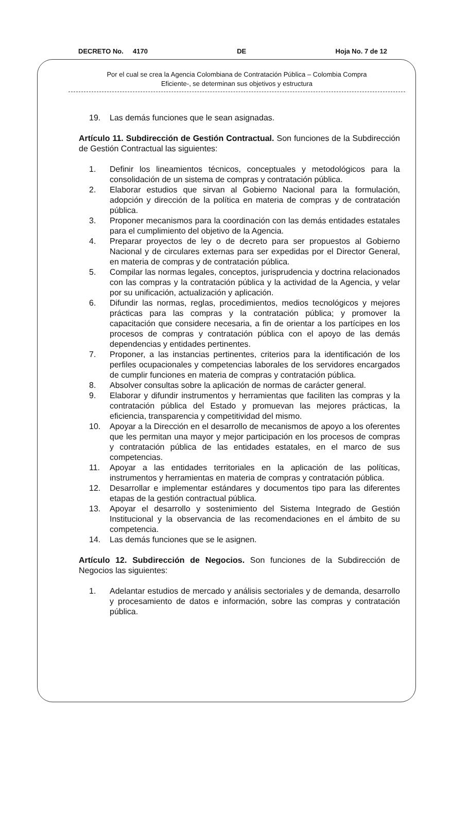DECRETO No. 4170 DE Hoja No. 7 de 12
Por el cual se crea la Agencia Colombiana de Contratación Pública – Colombia Compra
Eficiente-, se determinan sus objetivos y estructura
19. Las demás funciones que le sean asignadas.
Artículo 11. Subdirección de Gestión Contractual. Son funciones de la Subdirección de Gestión Contractual las siguientes:
1. Definir los lineamientos técnicos, conceptuales y metodológicos para la consolidación de un sistema de compras y contratación pública.
2. Elaborar estudios que sirvan al Gobierno Nacional para la formulación, adopción y dirección de la política en materia de compras y de contratación pública.
3. Proponer mecanismos para la coordinación con las demás entidades estatales para el cumplimiento del objetivo de la Agencia.
4. Preparar proyectos de ley o de decreto para ser propuestos al Gobierno Nacional y de circulares externas para ser expedidas por el Director General, en materia de compras y de contratación pública.
5. Compilar las normas legales, conceptos, jurisprudencia y doctrina relacionados con las compras y la contratación pública y la actividad de la Agencia, y velar por su unificación, actualización y aplicación.
6. Difundir las normas, reglas, procedimientos, medios tecnológicos y mejores prácticas para las compras y la contratación pública; y promover la capacitación que considere necesaria, a fin de orientar a los partícipes en los procesos de compras y contratación pública con el apoyo de las demás dependencias y entidades pertinentes.
7. Proponer, a las instancias pertinentes, criterios para la identificación de los perfiles ocupacionales y competencias laborales de los servidores encargados de cumplir funciones en materia de compras y contratación pública.
8. Absolver consultas sobre la aplicación de normas de carácter general.
9. Elaborar y difundir instrumentos y herramientas que faciliten las compras y la contratación pública del Estado y promuevan las mejores prácticas, la eficiencia, transparencia y competitividad del mismo.
10. Apoyar a la Dirección en el desarrollo de mecanismos de apoyo a los oferentes que les permitan una mayor y mejor participación en los procesos de compras y contratación pública de las entidades estatales, en el marco de sus competencias.
11. Apoyar a las entidades territoriales en la aplicación de las políticas, instrumentos y herramientas en materia de compras y contratación pública.
12. Desarrollar e implementar estándares y documentos tipo para las diferentes etapas de la gestión contractual pública.
13. Apoyar el desarrollo y sostenimiento del Sistema Integrado de Gestión Institucional y la observancia de las recomendaciones en el ámbito de su competencia.
14. Las demás funciones que se le asignen.
Artículo 12. Subdirección de Negocios. Son funciones de la Subdirección de Negocios las siguientes:
1. Adelantar estudios de mercado y análisis sectoriales y de demanda, desarrollo y procesamiento de datos e información, sobre las compras y contratación pública.